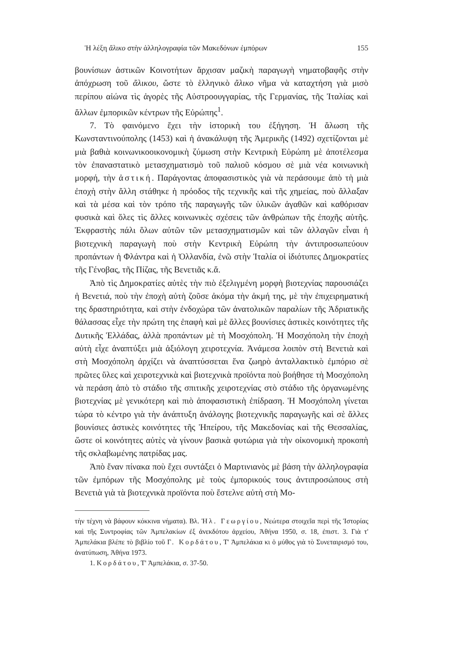Ἡ λέξη ἄλικο στὴν ἀλληλογραφία τῶν Μακεδόνων ἐμπόρων 155
βουνίσιων ἀστικῶν Κοινοτήτων ἄρχισαν μαζικὴ παραγωγὴ νηματοβαφῆς στὴν ἀπόχρωση τοῦ ἄλικου, ὥστε τὸ ἑλληνικὸ ἄλικο νῆμα νὰ καταχτήση γιὰ μισὸ περίπου αἰώνα τὶς ἀγορὲς τῆς Αὐστροουγγαρίας, τῆς Γερμανίας, τῆς Ἰταλίας καὶ ἄλλων ἐμπορικῶν κέντρων τῆς Εὐρώπης<sup>1</sup>.
7. Τὸ φαινόμενο ἔχει τὴν ἱστορικὴ του ἐξήγηση. Ἡ ἅλωση τῆς Κωνσταντινούπολης (1453) καὶ ἡ ἀνακάλυψη τῆς Ἀμερικῆς (1492) σχετίζονται μὲ μιὰ βαθιὰ κοινωνικοοικονομικὴ ζύμωση στὴν Κεντρικὴ Εὐρώπη μὲ ἀποτέλεσμα τὸν ἐπαναστατικὸ μετασχηματισμὸ τοῦ παλιοῦ κόσμου σὲ μιὰ νέα κοινωνικὴ μορφή, τὴν ἀστική. Παράγοντας ἀποφασιστικὸς γιὰ νὰ περάσουμε ἀπὸ τὴ μιὰ ἐποχὴ στὴν ἄλλη στάθηκε ἡ πρόοδος τῆς τεχνικῆς καὶ τῆς χημείας, ποὺ ἄλλαξαν καὶ τὰ μέσα καὶ τὸν τρόπο τῆς παραγωγῆς τῶν ὑλικῶν ἀγαθῶν καὶ καθόρισαν φυσικὰ καὶ ὅλες τὶς ἄλλες κοινωνικὲς σχέσεις τῶν ἀνθρώπων τῆς ἐποχῆς αὐτῆς. Ἐκφραστὴς πάλι ὅλων αὐτῶν τῶν μετασχηματισμῶν καὶ τῶν ἀλλαγῶν εἶναι ἡ βιοτεχνικὴ παραγωγὴ ποὺ στὴν Κεντρικὴ Εὐρώπη τὴν ἀντιπροσωπεύουν προπάντων ἡ Φλάντρα καὶ ἡ Ὀλλανδία, ἐνῶ στὴν Ἰταλία οἱ ἰδιότυπες Δημοκρατίες τῆς Γένοβας, τῆς Πίζας, τῆς Βενετιᾶς κ.ἄ.
Ἀπὸ τὶς Δημοκρατίες αὐτὲς τὴν πιὸ ἐξελιγμένη μορφὴ βιοτεχνίας παρουσιάζει ἡ Βενετιά, ποὺ τὴν ἐποχὴ αὐτὴ ζοῦσε ἀκόμα τὴν ἀκμή της, μὲ τὴν ἐπιχειρηματική της δραστηριότητα, καὶ στὴν ἐνδοχώρα τῶν ἀνατολικῶν παραλίων τῆς Ἀδριατικῆς θάλασσας εἶχε τὴν πρώτη της ἐπαφὴ καὶ μὲ ἄλλες βουνίσιες ἀστικὲς κοινότητες τῆς Δυτικῆς Ἑλλάδας, ἀλλὰ προπάντων μὲ τὴ Μοσχόπολη. Ἡ Μοσχόπολη τὴν ἐποχὴ αὐτὴ εἶχε ἀναπτύξει μιὰ ἀξιόλογη χειροτεχνία. Ἀνάμεσα λοιπὸν στὴ Βενετιὰ καὶ στὴ Μοσχόπολη ἀρχίζει νὰ ἀναπτύσσεται ἕνα ζωηρὸ ἀνταλλακτικὸ ἐμπόριο σὲ πρῶτες ὕλες καὶ χειροτεχνικὰ καὶ βιοτεχνικὰ προϊόντα ποὺ βοήθησε τὴ Μοσχόπολη νὰ περάση ἀπὸ τὸ στάδιο τῆς σπιτικῆς χειροτεχνίας στὸ στάδιο τῆς ὀργανωμένης βιοτεχνίας μὲ γενικότερη καὶ πιὸ ἀποφασιστικὴ ἐπίδραση. Ἡ Μοσχόπολη γίνεται τώρα τὸ κέντρο γιὰ τὴν ἀνάπτυξη ἀνάλογης βιοτεχνικῆς παραγωγῆς καὶ σὲ ἄλλες βουνίσιες ἀστικὲς κοινότητες τῆς Ἠπείρου, τῆς Μακεδονίας καὶ τῆς Θεσσαλίας, ὥστε οἱ κοινότητες αὐτὲς νὰ γίνουν βασικὰ φυτώρια γιὰ τὴν οἰκονομικὴ προκοπὴ τῆς σκλαβωμένης πατρίδας μας.
Ἀπὸ ἕναν πίνακα ποὺ ἔχει συντάξει ὁ Μαρτινιανὸς μὲ βάση τὴν ἀλληλογραφία τῶν ἐμπόρων τῆς Μοσχόπολης μὲ τοὺς ἐμπορικούς τους ἀντιπροσώπους στὴ Βενετιὰ γιὰ τὰ βιοτεχνικὰ προϊόντα ποὺ ἔστελνε αὐτὴ στὴ Μο-
τὴν τέχνη νὰ βάφουν κόκκινα νήματα). Βλ. Ἠλ. Γεωργίου, Νεώτερα στοιχεῖα περὶ τῆς Ἱστορίας καὶ τῆς Συντροφίας τῶν Ἀμπελακίων ἐξ ἀνεκδότου ἀρχείου, Ἀθήνα 1950, σ. 18, ἐπιστ. 3. Γιὰ τ' Ἀμπελάκια βλέπε τὸ βιβλίο τοῦ Γ. Κορδάτου, Τ' Ἀμπελάκια κι ὁ μύθος γιὰ τὸ Συνεταιρισμό του, ἀνατύπωση, Ἀθήνα 1973.
1. Κορδάτου, Τ' Ἀμπελάκια, σ. 37-50.